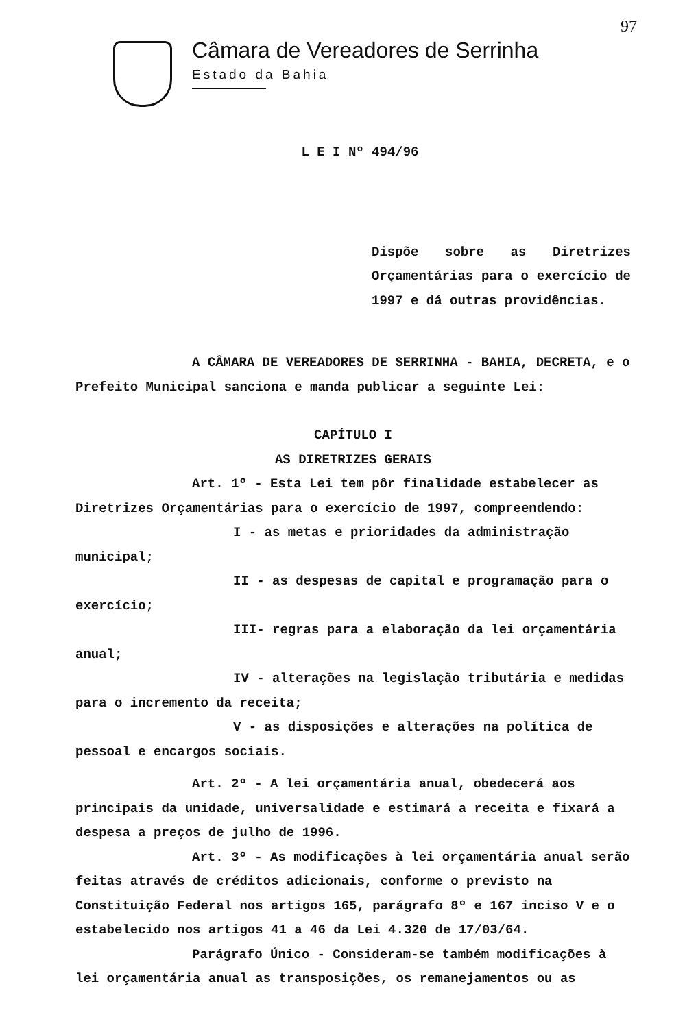Câmara de Vereadores de Serrinha
Estado da Bahia
97
L E I Nº 494/96
Dispõe sobre as Diretrizes Orçamentárias para o exercício de 1997 e dá outras providências.
A CÂMARA DE VEREADORES DE SERRINHA - BAHIA, DECRETA, e o Prefeito Municipal sanciona e manda publicar a seguinte Lei:
CAPÍTULO I
AS DIRETRIZES GERAIS
Art. 1º - Esta Lei tem pôr finalidade estabelecer as Diretrizes Orçamentárias para o exercício de 1997, compreendendo:
I - as metas e prioridades da administração municipal;
II - as despesas de capital e programação para o exercício;
III- regras para a elaboração da lei orçamentária anual;
IV - alterações na legislação tributária e medidas para o incremento da receita;
V - as disposições e alterações na política de pessoal e encargos sociais.
Art. 2º - A lei orçamentária anual, obedecerá aos principais da unidade, universalidade e estimará a receita e fixará a despesa a preços de julho de 1996.
Art. 3º - As modificações à lei orçamentária anual serão feitas através de créditos adicionais, conforme o previsto na Constituição Federal nos artigos 165, parágrafo 8º e 167 inciso V e o estabelecido nos artigos 41 a 46 da Lei 4.320 de 17/03/64.
Parágrafo Único - Consideram-se também modificações à lei orçamentária anual as transposições, os remanejamentos ou as